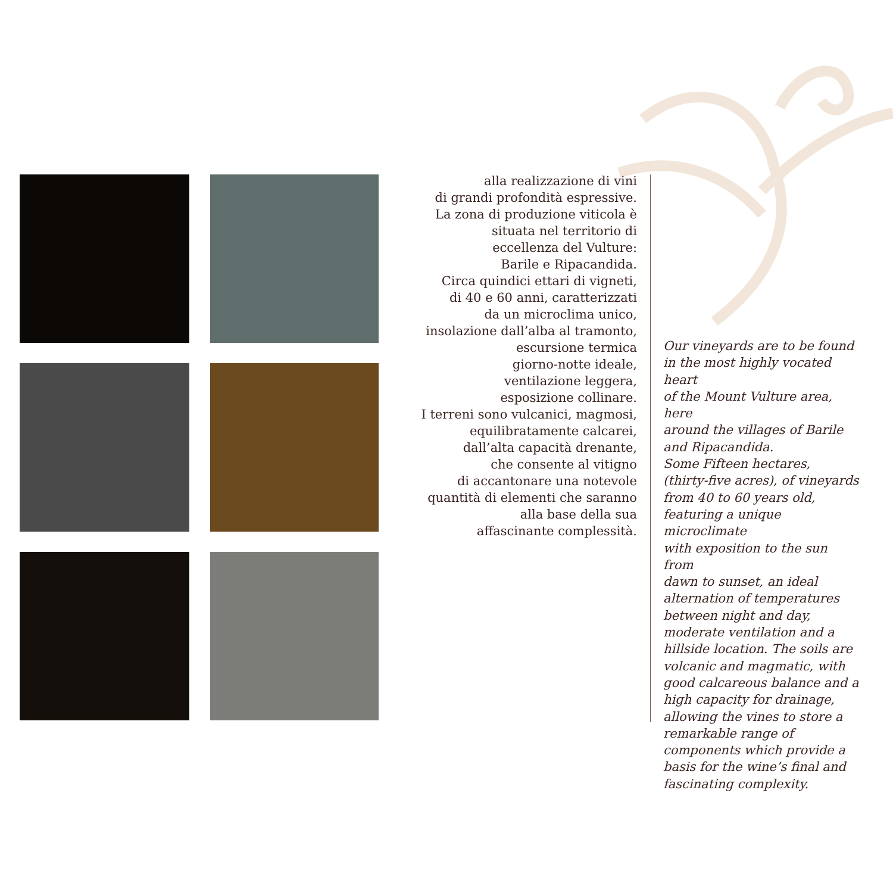alla realizzazione di vini
di grandi profondità espressive.
La zona di produzione viticola è
situata nel territorio di
eccellenza del Vulture:
Barile e Ripacandida.
Circa quindici ettari di vigneti,
di 40 e 60 anni, caratterizzati
da un microclima unico,
insolazione dall’alba al tramonto,
escursione termica
giorno-notte ideale,
ventilazione leggera,
esposizione collinare.
I terreni sono vulcanici, magmosi,
equilibratamente calcarei,
dall’alta capacità drenante,
che consente al vitigno
di accantonare una notevole
quantità di elementi che saranno
alla base della sua
affascinante complessità.
Our vineyards are to be found
in the most highly vocated heart
of the Mount Vulture area, here
around the villages of Barile
and Ripacandida.
Some Fifteen hectares,
(thirty-five acres), of vineyards
from 40 to 60 years old,
featuring a unique microclimate
with exposition to the sun from
dawn to sunset, an ideal
alternation of temperatures
between night and day,
moderate ventilation and a
hillside location. The soils are
volcanic and magmatic, with
good calcareous balance and a
high capacity for drainage,
allowing the vines to store a
remarkable range of
components which provide a
basis for the wine’s final and
fascinating complexity.